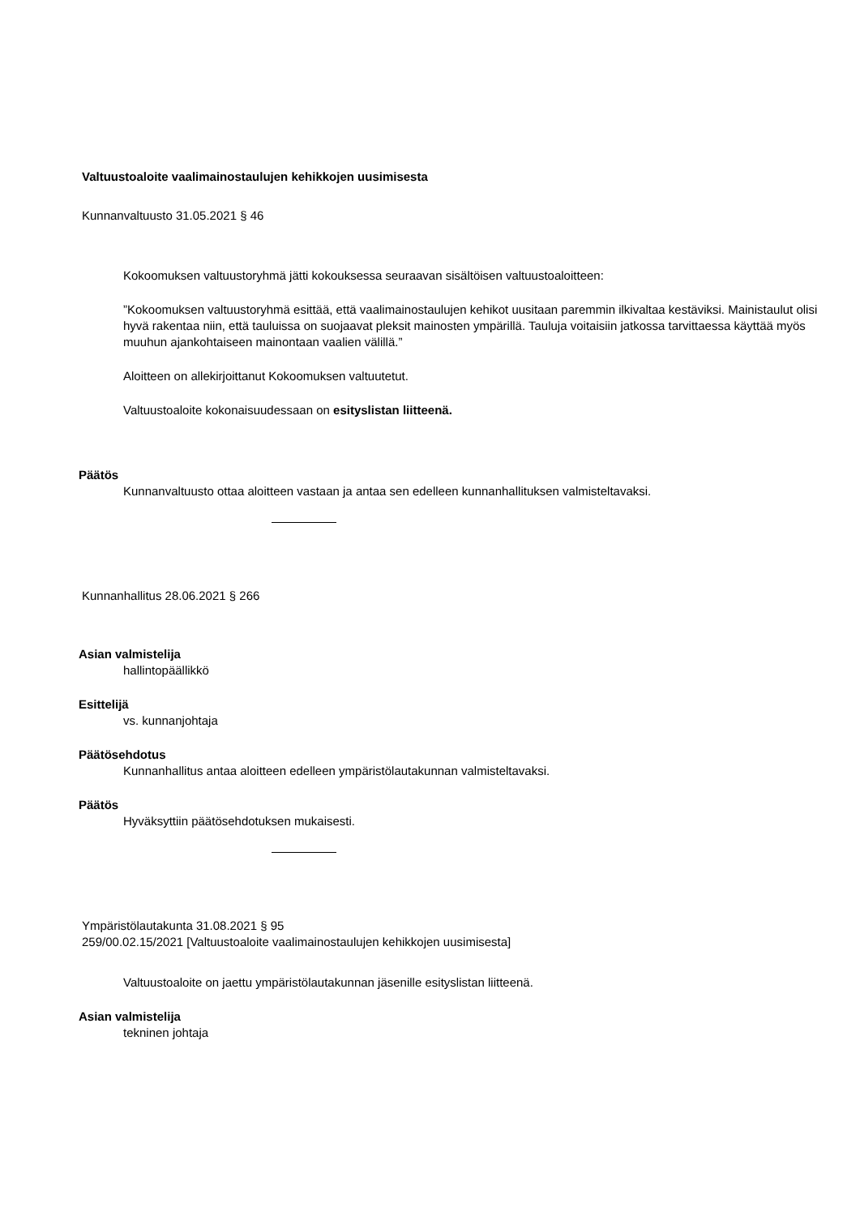Valtuustoaloite vaalimainostaulujen kehikkojen uusimisesta
Kunnanvaltuusto 31.05.2021 § 46
Kokoomuksen valtuustoryhmä jätti kokouksessa seuraavan sisältöisen valtuustoaloitteen:
”Kokoomuksen valtuustoryhmä esittää, että vaalimainostaulujen kehikot uusitaan paremmin ilkivaltaa kestäviksi. Mainistaulut olisi hyvä rakentaa niin, että tauluissa on suojaavat pleksit mainosten ympärillä. Tauluja voitaisiin jatkossa tarvittaessa käyttää myös muuhun ajankohtaiseen mainontaan vaalien välillä.”
Aloitteen on allekirjoittanut Kokoomuksen valtuutetut.
Valtuustoaloite kokonaisuudessaan on esityslistan liitteenä.
Päätös
Kunnanvaltuusto ottaa aloitteen vastaan ja antaa sen edelleen kunnanhallituksen valmisteltavaksi.
Kunnanhallitus 28.06.2021 § 266
Asian valmistelija
hallintopäällikkö
Esittelijä
vs. kunnanjohtaja
Päätösehdotus
Kunnanhallitus antaa aloitteen edelleen ympäristölautakunnan valmisteltavaksi.
Päätös
Hyväksyttiin päätösehdotuksen mukaisesti.
Ympäristölautakunta 31.08.2021 § 95
259/00.02.15/2021 [Valtuustoaloite vaalimainostaulujen kehikkojen uusimisesta]
Valtuustoaloite on jaettu ympäristölautakunnan jäsenille esityslistan liitteenä.
Asian valmistelija
tekninen johtaja